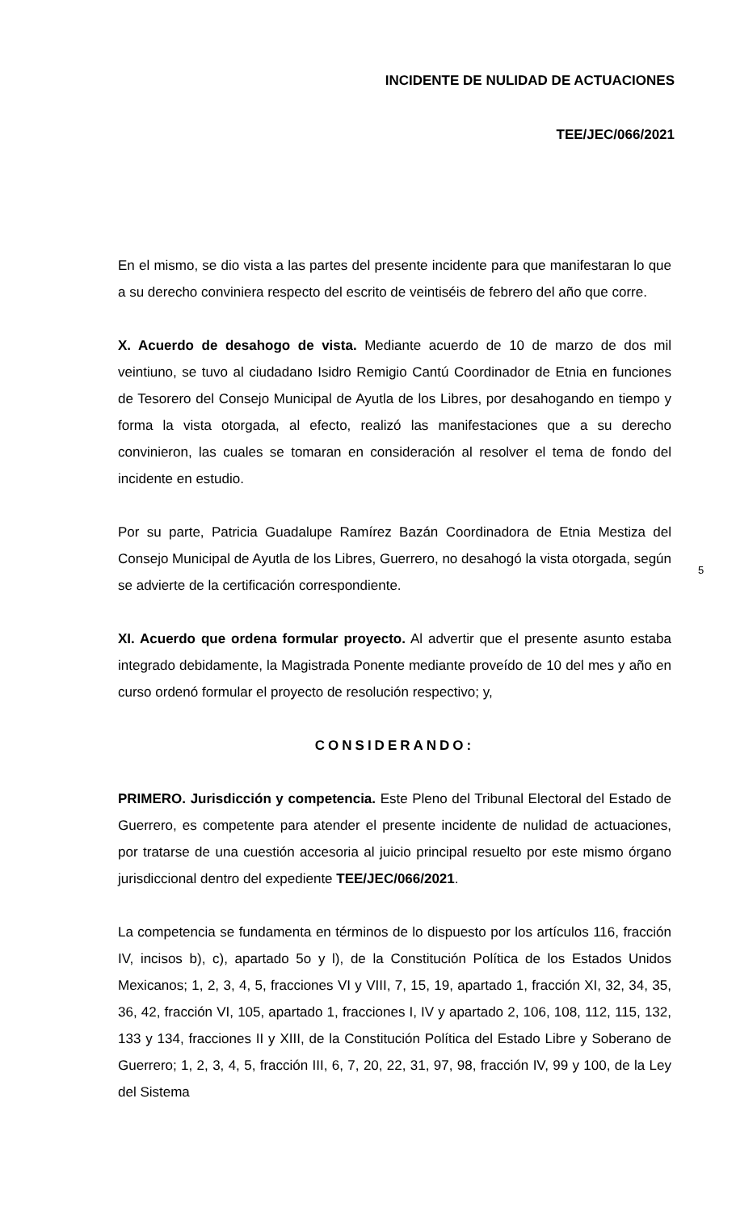INCIDENTE DE NULIDAD DE ACTUACIONES
TEE/JEC/066/2021
En el mismo, se dio vista a las partes del presente incidente para que manifestaran lo que a su derecho conviniera respecto del escrito de veintiséis de febrero del año que corre.
X. Acuerdo de desahogo de vista. Mediante acuerdo de 10 de marzo de dos mil veintiuno, se tuvo al ciudadano Isidro Remigio Cantú Coordinador de Etnia en funciones de Tesorero del Consejo Municipal de Ayutla de los Libres, por desahogando en tiempo y forma la vista otorgada, al efecto, realizó las manifestaciones que a su derecho convinieron, las cuales se tomaran en consideración al resolver el tema de fondo del incidente en estudio.
Por su parte, Patricia Guadalupe Ramírez Bazán Coordinadora de Etnia Mestiza del Consejo Municipal de Ayutla de los Libres, Guerrero, no desahogó la vista otorgada, según se advierte de la certificación correspondiente.
XI. Acuerdo que ordena formular proyecto. Al advertir que el presente asunto estaba integrado debidamente, la Magistrada Ponente mediante proveído de 10 del mes y año en curso ordenó formular el proyecto de resolución respectivo; y,
CONSIDERANDO:
PRIMERO. Jurisdicción y competencia. Este Pleno del Tribunal Electoral del Estado de Guerrero, es competente para atender el presente incidente de nulidad de actuaciones, por tratarse de una cuestión accesoria al juicio principal resuelto por este mismo órgano jurisdiccional dentro del expediente TEE/JEC/066/2021.
La competencia se fundamenta en términos de lo dispuesto por los artículos 116, fracción IV, incisos b), c), apartado 5o y l), de la Constitución Política de los Estados Unidos Mexicanos; 1, 2, 3, 4, 5, fracciones VI y VIII, 7, 15, 19, apartado 1, fracción XI, 32, 34, 35, 36, 42, fracción VI, 105, apartado 1, fracciones I, IV y apartado 2, 106, 108, 112, 115, 132, 133 y 134, fracciones II y XIII, de la Constitución Política del Estado Libre y Soberano de Guerrero; 1, 2, 3, 4, 5, fracción III, 6, 7, 20, 22, 31, 97, 98, fracción IV, 99 y 100, de la Ley del Sistema
5